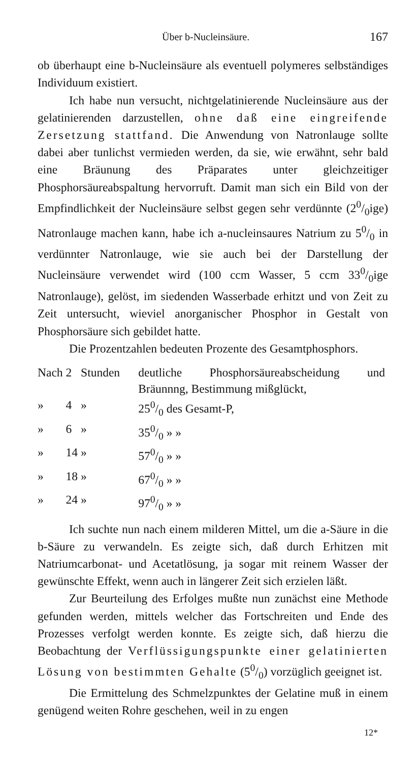Über b-Nucleinsäure. 167
ob überhaupt eine b-Nucleinsäure als eventuell polymeres selbständiges Individuum existiert.
Ich habe nun versucht, nichtgelatinierende Nucleinsäure aus der gelatinierenden darzustellen, ohne daß eine eingreifende Zersetzung stattfand. Die Anwendung von Natronlauge sollte dabei aber tunlichst vermieden werden, da sie, wie erwähnt, sehr bald eine Bräunung des Präparates unter gleichzeitiger Phosphorsäureabspaltung hervorruft. Damit man sich ein Bild von der Empfindlichkeit der Nucleinsäure selbst gegen sehr verdünnte (20/0ige) Natronlauge machen kann, habe ich a-nucleinsaures Natrium zu 50/0 in verdünnter Natronlauge, wie sie auch bei der Darstellung der Nucleinsäure verwendet wird (100 ccm Wasser, 5 ccm 330/0ige Natronlauge), gelöst, im siedenden Wasserbade erhitzt und von Zeit zu Zeit untersucht, wieviel anorganischer Phosphor in Gestalt von Phosphorsäure sich gebildet hatte.
Die Prozentzahlen bedeuten Prozente des Gesamtphosphors.
| Nach | 2 | Stunden | deutliche Phosphorsäureabscheidung und Bräunnng, Bestimmung mißglückt, |
| » | 4 | » | 250/0 des Gesamt-P, |
| » | 6 | » | 350/0 » » |
| » | 14 | » | 570/0 » » |
| » | 18 | » | 670/0 » » |
| » | 24 | » | 970/0 » » |
Ich suchte nun nach einem milderen Mittel, um die a-Säure in die b-Säure zu verwandeln. Es zeigte sich, daß durch Erhitzen mit Natriumcarbonat- und Acetatlösung, ja sogar mit reinem Wasser der gewünschte Effekt, wenn auch in längerer Zeit sich erzielen läßt.
Zur Beurteilung des Erfolges mußte nun zunächst eine Methode gefunden werden, mittels welcher das Fortschreiten und Ende des Prozesses verfolgt werden konnte. Es zeigte sich, daß hierzu die Beobachtung der Verflüssigungspunkte einer gelatinierten Lösung von bestimmten Gehalte (50/0) vorzüglich geeignet ist.
Die Ermittelung des Schmelzpunktes der Gelatine muß in einem genügend weiten Rohre geschehen, weil in zu engen
12*